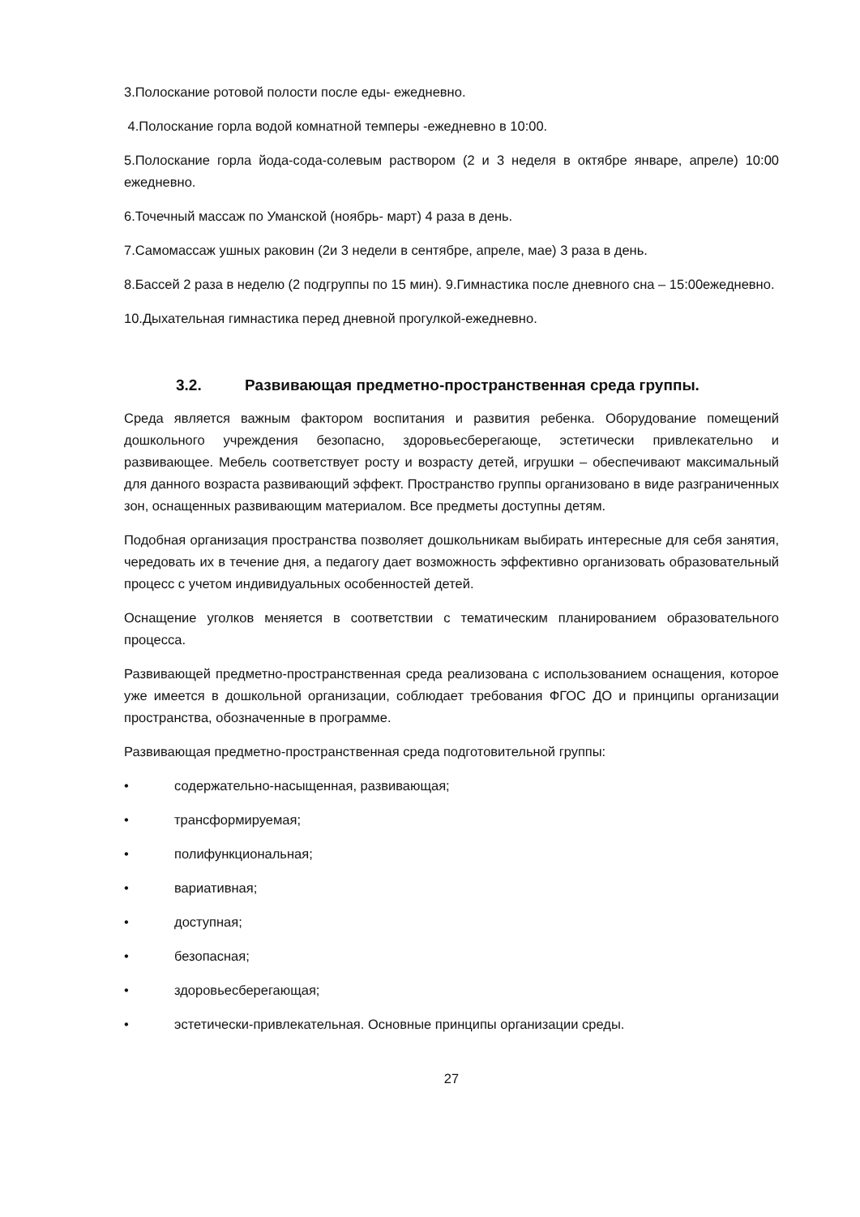3.Полоскание ротовой полости после еды- ежедневно.
4.Полоскание горла водой комнатной темперы -ежедневно в 10:00.
5.Полоскание горла йода-сода-солевым раствором (2 и 3 неделя в октябре январе, апреле) 10:00 ежедневно.
6.Точечный массаж по Уманской (ноябрь- март) 4 раза в день.
7.Самомассаж ушных раковин (2и 3 недели в сентябре, апреле, мае) 3 раза в день.
8.Бассей 2 раза в неделю (2 подгруппы по 15 мин). 9.Гимнастика после дневного сна – 15:00ежедневно.
10.Дыхательная гимнастика перед дневной прогулкой-ежедневно.
3.2. Развивающая предметно-пространственная среда группы.
Среда является важным фактором воспитания и развития ребенка. Оборудование помещений дошкольного учреждения безопасно, здоровьесберегающе, эстетически привлекательно и развивающее. Мебель соответствует росту и возрасту детей, игрушки – обеспечивают максимальный для данного возраста развивающий эффект. Пространство группы организовано в виде разграниченных зон, оснащенных развивающим материалом. Все предметы доступны детям.
Подобная организация пространства позволяет дошкольникам выбирать интересные для себя занятия, чередовать их в течение дня, а педагогу дает возможность эффективно организовать образовательный процесс с учетом индивидуальных особенностей детей.
Оснащение уголков меняется в соответствии с тематическим планированием образовательного процесса.
Развивающей предметно-пространственная среда реализована с использованием оснащения, которое уже имеется в дошкольной организации, соблюдает требования ФГОС ДО и принципы организации пространства, обозначенные в программе.
Развивающая предметно-пространственная среда подготовительной группы:
• содержательно-насыщенная, развивающая;
• трансформируемая;
• полифункциональная;
• вариативная;
• доступная;
• безопасная;
• здоровьесберегающая;
• эстетически-привлекательная. Основные принципы организации среды.
27